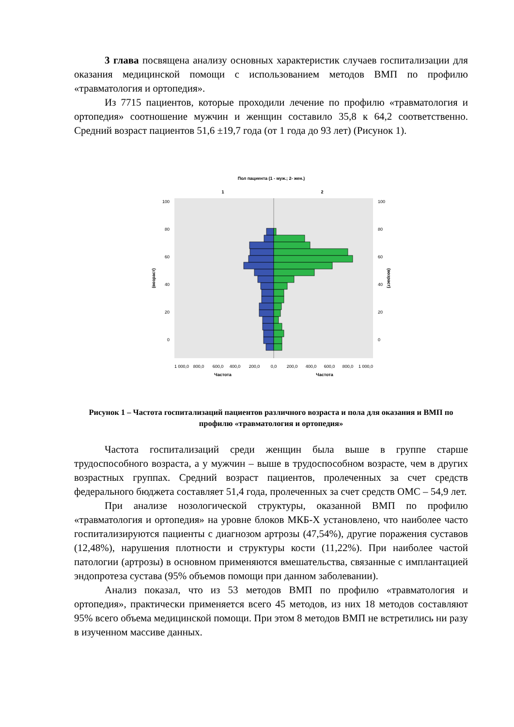3 глава посвящена анализу основных характеристик случаев госпитализации для оказания медицинской помощи с использованием методов ВМП по профилю «травматология и ортопедия».
Из 7715 пациентов, которые проходили лечение по профилю «травматология и ортопедия» соотношение мужчин и женщин составило 35,8 к 64,2 соответственно. Средний возраст пациентов 51,6 ±19,7 года (от 1 года до 93 лет) (Рисунок 1).
Пол пациента (1 - муж.; 2- жен.)
1
2
100
80
60
40
20
0
100
80
60
40
20
0
(возраст)
(возраст)
1 000,0
800,0
600,0
400,0
200,0
0,0
200,0
400,0
600,0
800,0
1 000,0
Частота
Частота
Рисунок 1 – Частота госпитализаций пациентов различного возраста и пола для оказания и ВМП по профилю «травматология и ортопедия»
Частота госпитализаций среди женщин была выше в группе старше трудоспособного возраста, а у мужчин – выше в трудоспособном возрасте, чем в других возрастных группах. Средний возраст пациентов, пролеченных за счет средств федерального бюджета составляет 51,4 года, пролеченных за счет средств ОМС – 54,9 лет.
При анализе нозологической структуры, оказанной ВМП по профилю «травматология и ортопедия» на уровне блоков МКБ-Х установлено, что наиболее часто госпитализируются пациенты с диагнозом артрозы (47,54%), другие поражения суставов (12,48%), нарушения плотности и структуры кости (11,22%). При наиболее частой патологии (артрозы) в основном применяются вмешательства, связанные с имплантацией эндопротеза сустава (95% объемов помощи при данном заболевании).
Анализ показал, что из 53 методов ВМП по профилю «травматология и ортопедия», практически применяется всего 45 методов, из них 18 методов составляют 95% всего объема медицинской помощи. При этом 8 методов ВМП не встретились ни разу в изученном массиве данных.